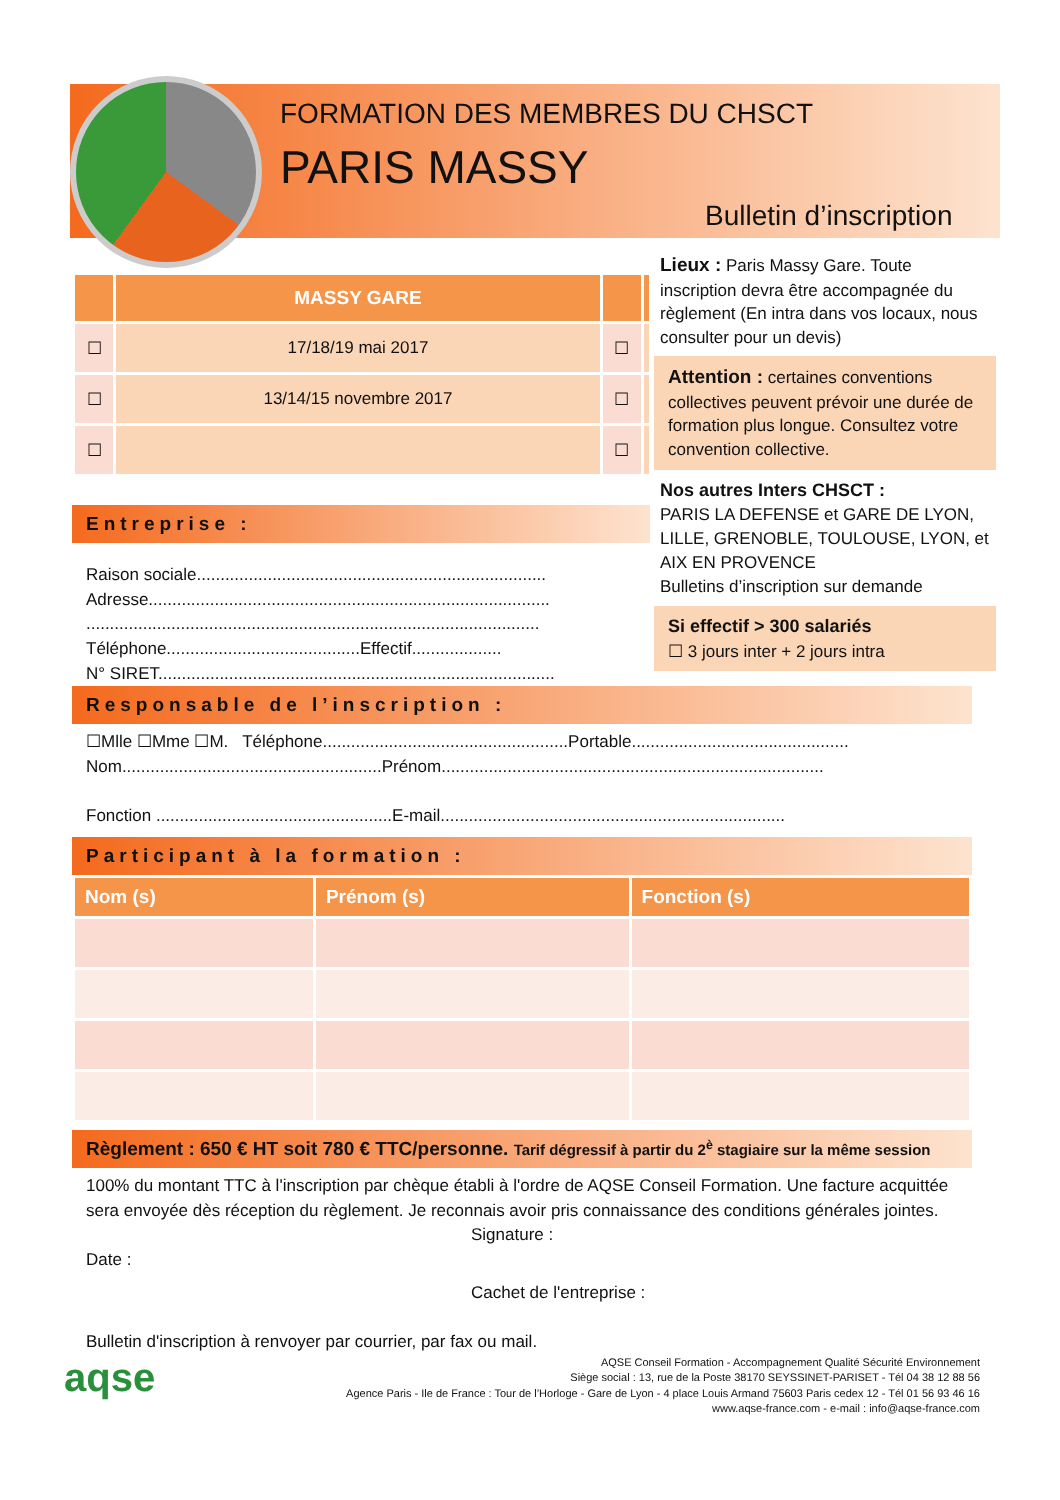FORMATION DES MEMBRES DU CHSCT
PARIS MASSY
Bulletin d’inscription
| | MASSY GARE | | |
| --- | --- | --- | --- |
| ☐ | 17/18/19 mai 2017 | ☐ | |
| ☐ | 13/14/15 novembre 2017 | ☐ | |
| ☐ | | ☐ | |
Lieux : Paris Massy Gare. Toute inscription devra être accompagnée du règlement (En intra dans vos locaux, nous consulter pour un devis)
Attention : certaines conventions collectives peuvent prévoir une durée de formation plus longue. Consultez votre convention collective.
Nos autres Inters CHSCT :
PARIS LA DEFENSE et GARE DE LYON, LILLE, GRENOBLE, TOULOUSE, LYON, et AIX EN PROVENCE
Bulletins d’inscription sur demande
Si effectif > 300 salariés
☐ 3 jours inter + 2 jours intra
Entreprise :
Raison sociale..........................................................................
Adresse.....................................................................................
................................................................................................
Téléphone.........................................Effectif...................
N° SIRET....................................................................................
Responsable de l’inscription :
☐Mlle ☐Mme ☐M. Téléphone....................................................Portable..............................................
Nom.......................................................Prénom.................................................................................
Fonction ..................................................E-mail.........................................................................
Participant à la formation :
| Nom (s) | Prénom (s) | Fonction (s) |
| --- | --- | --- |
Règlement : 650 € HT soit 780 € TTC/personne. Tarif dégressif à partir du 2<sup>è</sup> stagiaire sur la même session
100% du montant TTC à l'inscription par chèque établi à l'ordre de AQSE Conseil Formation. Une facture acquittée sera envoyée dès réception du règlement. Je reconnais avoir pris connaissance des conditions générales jointes.
Signature :
Date :
Cachet de l'entreprise :
Bulletin d'inscription à renvoyer par courrier, par fax ou mail.
aqse
AQSE Conseil Formation - Accompagnement Qualité Sécurité Environnement
Siège social : 13, rue de la Poste 38170 SEYSSINET-PARISET - Tél 04 38 12 88 56
Agence Paris - Ile de France : Tour de l’Horloge - Gare de Lyon - 4 place Louis Armand 75603 Paris cedex 12 - Tél 01 56 93 46 16
www.aqse-france.com - e-mail : info@aqse-france.com